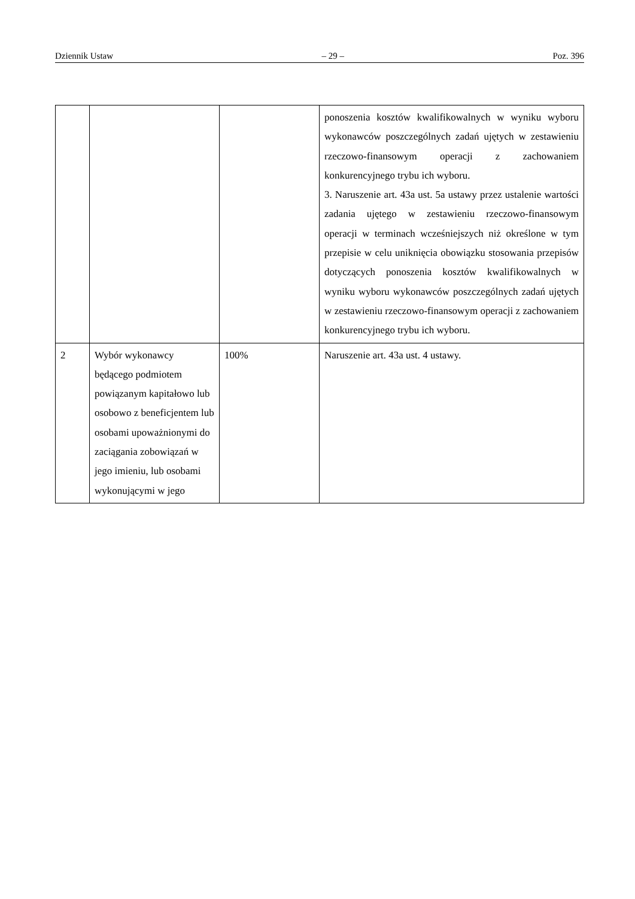Dziennik Ustaw – 29 – Poz. 396
| | | | ponoszenia kosztów kwalifikowalnych w wyniku wyboru wykonawców poszczególnych zadań ujętych w zestawieniu rzeczowo-finansowym operacji z zachowaniem konkurencyjnego trybu ich wyboru. 3. Naruszenie art. 43a ust. 5a ustawy przez ustalenie wartości zadania ujętego w zestawieniu rzeczowo-finansowym operacji w terminach wcześniejszych niż określone w tym przepisie w celu uniknięcia obowiązku stosowania przepisów dotyczących ponoszenia kosztów kwalifikowalnych w wyniku wyboru wykonawców poszczególnych zadań ujętych w zestawieniu rzeczowo-finansowym operacji z zachowaniem konkurencyjnego trybu ich wyboru. |
| 2 | Wybór wykonawcy będącego podmiotem powiązanym kapitałowo lub osobowo z beneficjentem lub osobami upoważnionymi do zaciągania zobowiązań w jego imieniu, lub osobami wykonującymi w jego | 100% | Naruszenie art. 43a ust. 4 ustawy. |